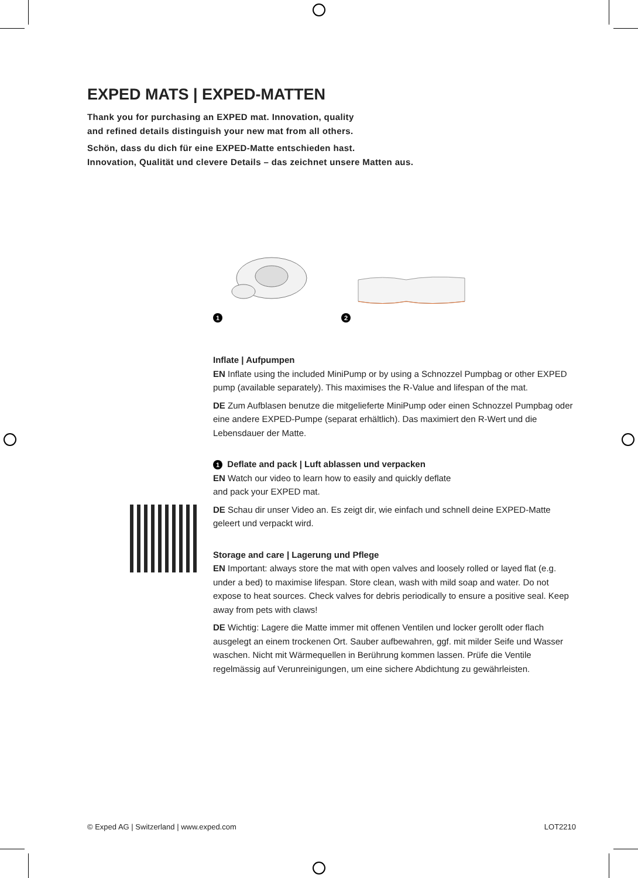EXPED MATS | EXPED-MATTEN
Thank you for purchasing an EXPED mat. Innovation, quality
and refined details distinguish your new mat from all others.
Schön, dass du dich für eine EXPED-Matte entschieden hast.
Innovation, Qualität und clevere Details – das zeichnet unsere Matten aus.
1 2
Inflate | Aufpumpen
EN Inflate using the included MiniPump or by using a Schnozzel Pumpbag or other EXPED pump (available separately). This maximises the R-Value and lifespan of the mat.
DE Zum Aufblasen benutze die mitgelieferte MiniPump oder einen Schnozzel Pumpbag oder eine andere EXPED-Pumpe (separat erhältlich). Das maximiert den R-Wert und die Lebensdauer der Matte.
1 Deflate and pack | Luft ablassen und verpacken
EN Watch our video to learn how to easily and quickly deflate
and pack your EXPED mat.
DE Schau dir unser Video an. Es zeigt dir, wie einfach und schnell deine EXPED-Matte geleert und verpackt wird.
Storage and care | Lagerung und Pflege
EN Important: always store the mat with open valves and loosely rolled or layed flat (e.g. under a bed) to maximise lifespan. Store clean, wash with mild soap and water. Do not expose to heat sources. Check valves for debris periodically to ensure a positive seal. Keep away from pets with claws!
DE Wichtig: Lagere die Matte immer mit offenen Ventilen und locker gerollt oder flach ausgelegt an einem trockenen Ort. Sauber aufbewahren, ggf. mit milder Seife und Wasser waschen. Nicht mit Wärmequellen in Berührung kommen lassen. Prüfe die Ventile regelmässig auf Verunreinigungen, um eine sichere Abdichtung zu gewährleisten.
© Exped AG | Switzerland | www.exped.com LOT2210